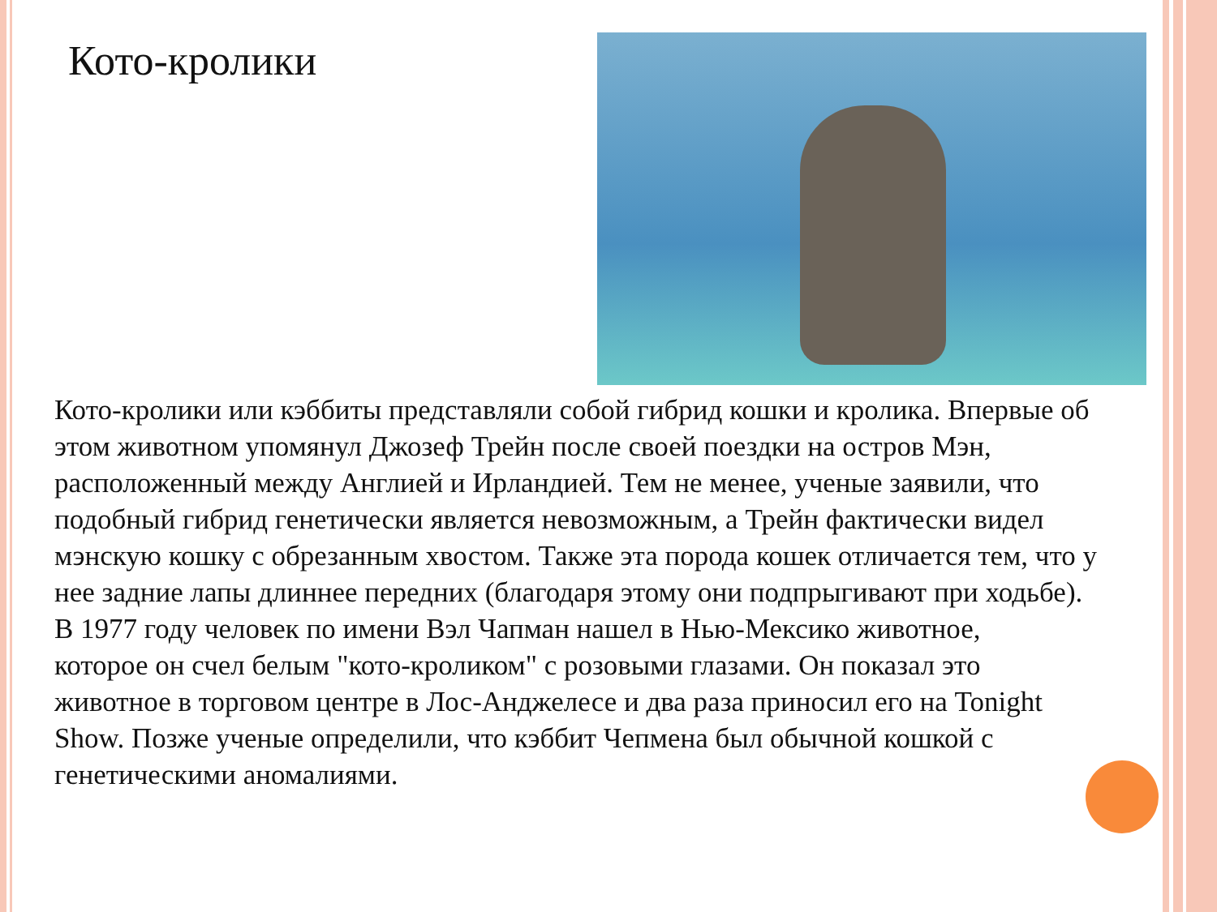Кото-кролики
Кото-кролики или кэббиты представляли собой гибрид кошки и кролика. Впервые об этом животном упомянул Джозеф Трейн после своей поездки на остров Мэн, расположенный между Англией и Ирландией. Тем не менее, ученые заявили, что подобный гибрид генетически является невозможным, а Трейн фактически видел мэнскую кошку с обрезанным хвостом. Также эта порода кошек отличается тем, что у нее задние лапы длиннее передних (благодаря этому они подпрыгивают при ходьбе).
В 1977 году человек по имени Вэл Чапман нашел в Нью-Мексико животное, которое он счел белым "кото-кроликом" с розовыми глазами. Он показал это животное в торговом центре в Лос-Анджелесе и два раза приносил его на Tonight Show. Позже ученые определили, что кэббит Чепмена был обычной кошкой с генетическими аномалиями.